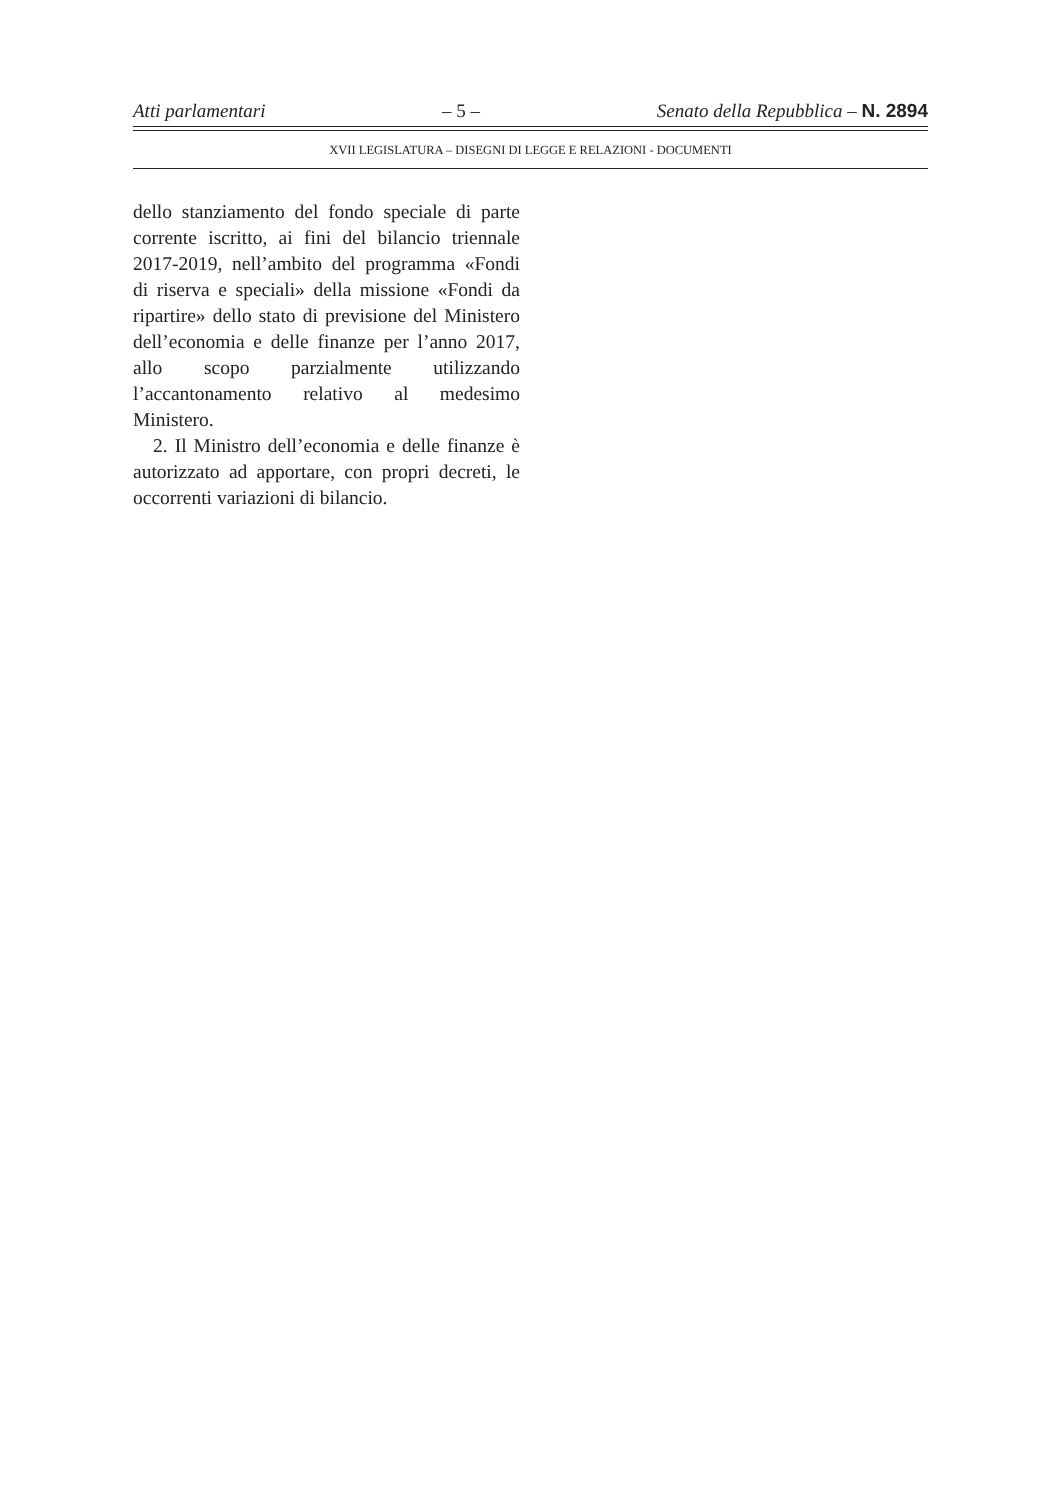Atti parlamentari – 5 – Senato della Repubblica – N. 2894
XVII LEGISLATURA – DISEGNI DI LEGGE E RELAZIONI - DOCUMENTI
dello stanziamento del fondo speciale di parte corrente iscritto, ai fini del bilancio triennale 2017-2019, nell’ambito del programma «Fondi di riserva e speciali» della missione «Fondi da ripartire» dello stato di previsione del Ministero dell’economia e delle finanze per l’anno 2017, allo scopo parzialmente utilizzando l’accantonamento relativo al medesimo Ministero.
2. Il Ministro dell’economia e delle finanze è autorizzato ad apportare, con propri decreti, le occorrenti variazioni di bilancio.